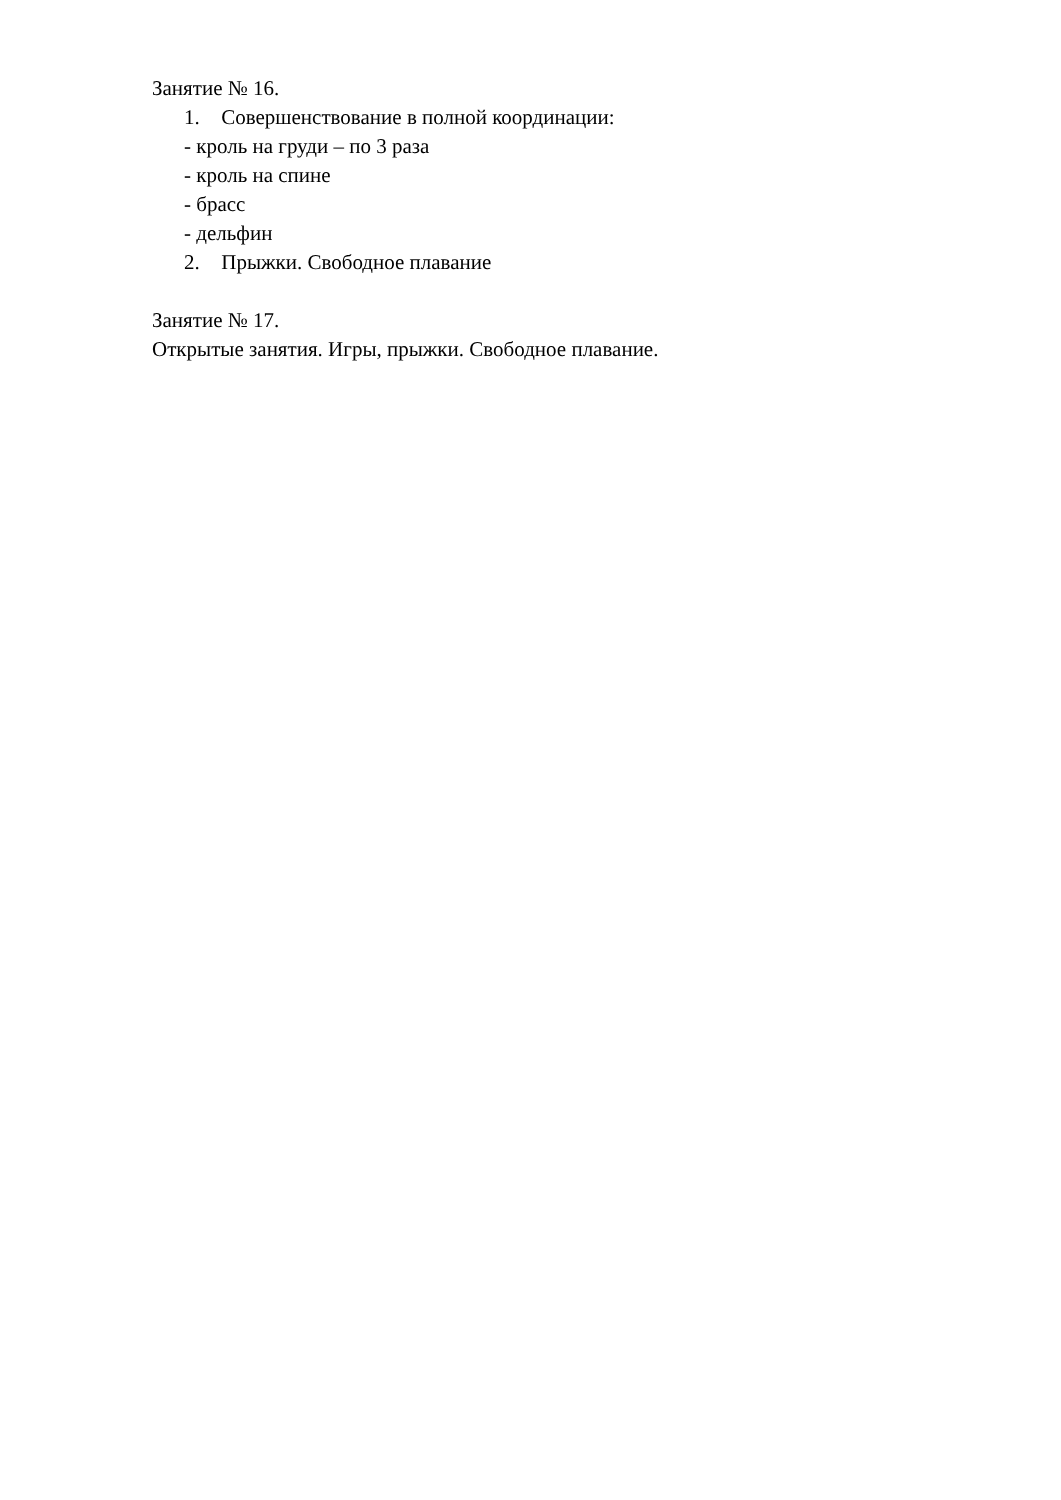Занятие № 16.
1. Совершенствование в полной координации:
- кроль на груди – по 3 раза
- кроль на спине
- брасс
- дельфин
2. Прыжки. Свободное плавание
Занятие № 17.
Открытые занятия. Игры, прыжки. Свободное плавание.